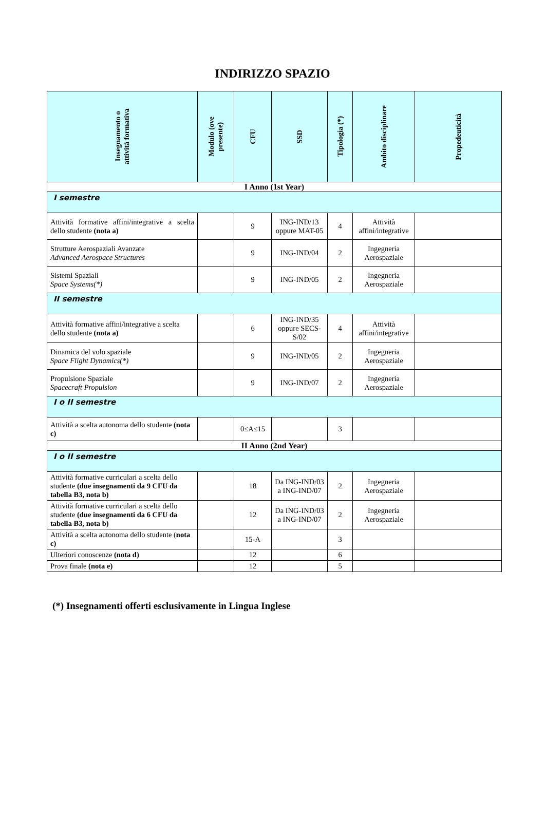INDIRIZZO SPAZIO
| Insegnamento o attività formativa | Modulo (ove presente) | CFU | SSD | Tipologia (*) | Ambito disciplinare | Propedeuticità |
| --- | --- | --- | --- | --- | --- | --- |
| I Anno (1st Year) | | | | | | |
| I semestre | | | | | | |
| Attività formative affini/integrative a scelta dello studente (nota a) | | 9 | ING-IND/13 oppure MAT-05 | 4 | Attività affini/integrative | |
| Strutture Aerospaziali Avanzate Advanced Aerospace Structures | | 9 | ING-IND/04 | 2 | Ingegneria Aerospaziale | |
| Sistemi Spaziali Space Systems(*) | | 9 | ING-IND/05 | 2 | Ingegneria Aerospaziale | |
| II semestre | | | | | | |
| Attività formative affini/integrative a scelta dello studente (nota a) | | 6 | ING-IND/35 oppure SECS-S/02 | 4 | Attività affini/integrative | |
| Dinamica del volo spaziale Space Flight Dynamics(*) | | 9 | ING-IND/05 | 2 | Ingegneria Aerospaziale | |
| Propulsione Spaziale Spacecraft Propulsion | | 9 | ING-IND/07 | 2 | Ingegneria Aerospaziale | |
| I o II semestre | | | | | | |
| Attività a scelta autonoma dello studente (nota c) | | 0≤A≤15 | | 3 | | |
| II Anno (2nd Year) | | | | | | |
| I o II semestre | | | | | | |
| Attività formative curriculari a scelta dello studente (due insegnamenti da 9 CFU da tabella B3, nota b) | | 18 | Da ING-IND/03 a ING-IND/07 | 2 | Ingegneria Aerospaziale | |
| Attività formative curriculari a scelta dello studente (due insegnamenti da 6 CFU da tabella B3, nota b) | | 12 | Da ING-IND/03 a ING-IND/07 | 2 | Ingegneria Aerospaziale | |
| Attività a scelta autonoma dello studente ( nota c) | | 15-A | | 3 | | |
| Ulteriori conoscenze (nota d) | | 12 | | 6 | | |
| Prova finale (nota e) | | 12 | | 5 | | |
(*) Insegnamenti offerti esclusivamente in Lingua Inglese